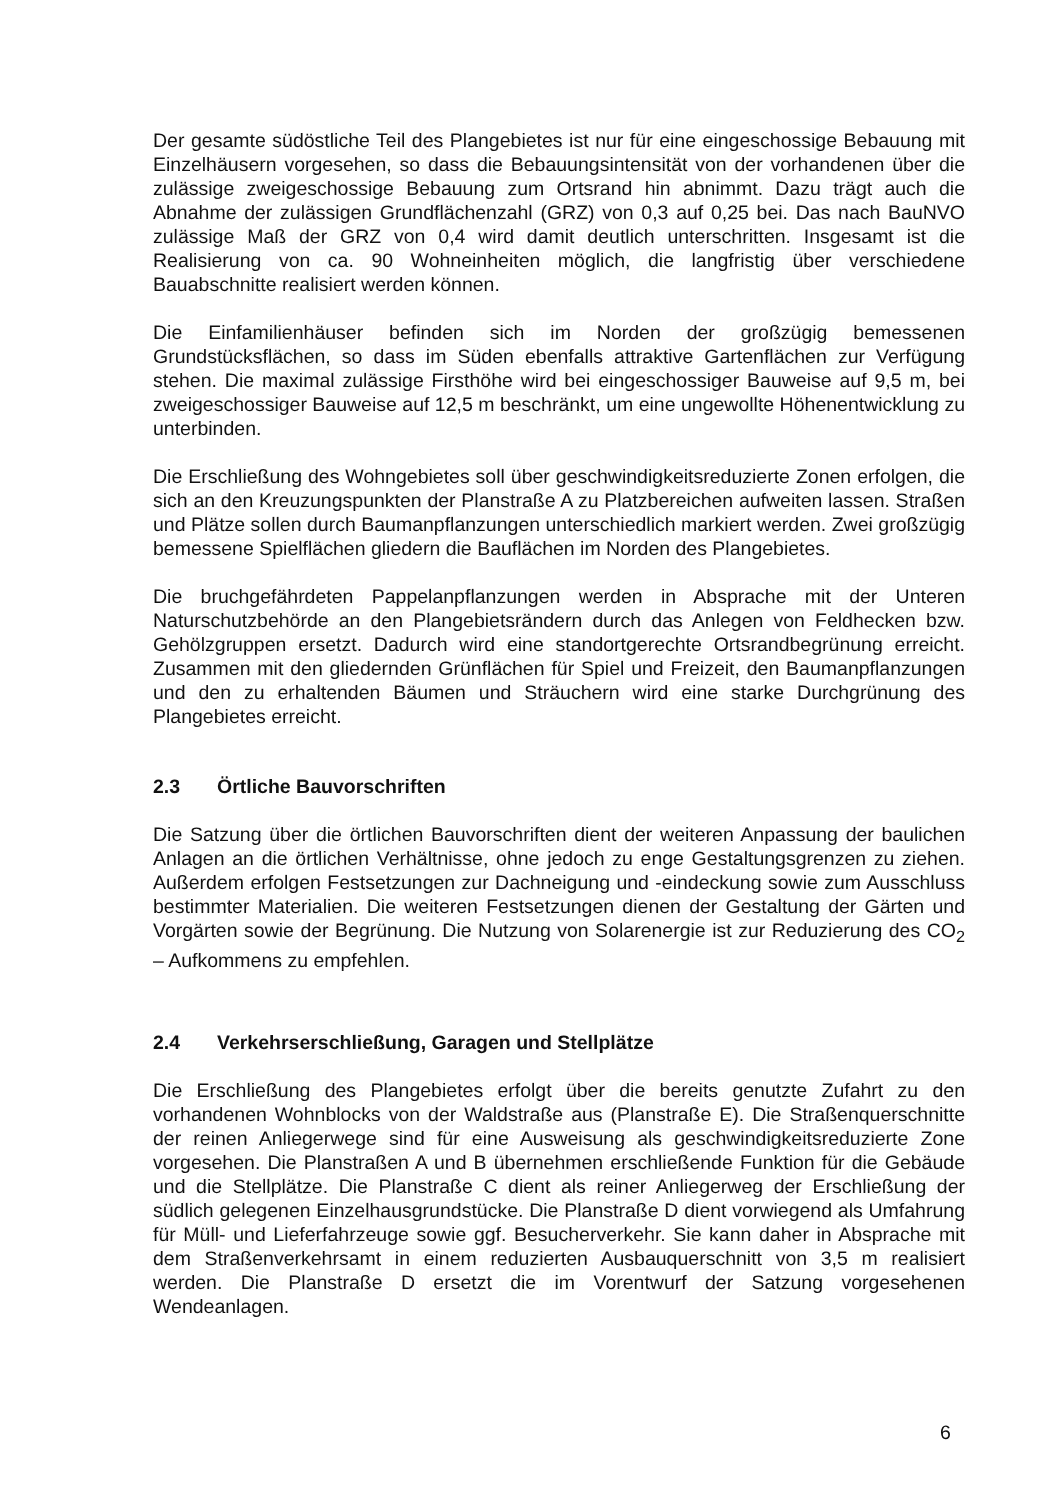Der gesamte südöstliche Teil des Plangebietes ist nur für eine eingeschossige Bebauung mit Einzelhäusern vorgesehen, so dass die Bebauungsintensität von der vorhandenen über die zulässige zweigeschossige Bebauung zum Ortsrand hin abnimmt. Dazu trägt auch die Abnahme der zulässigen Grundflächenzahl (GRZ) von 0,3 auf 0,25 bei. Das nach BauNVO zulässige Maß der GRZ von 0,4 wird damit deutlich unterschritten. Insgesamt ist die Realisierung von ca. 90 Wohneinheiten möglich, die langfristig über verschiedene Bauabschnitte realisiert werden können.
Die Einfamilienhäuser befinden sich im Norden der großzügig bemessenen Grundstücksflächen, so dass im Süden ebenfalls attraktive Gartenflächen zur Verfügung stehen. Die maximal zulässige Firsthöhe wird bei eingeschossiger Bauweise auf 9,5 m, bei zweigeschossiger Bauweise auf 12,5 m beschränkt, um eine ungewollte Höhenentwicklung zu unterbinden.
Die Erschließung des Wohngebietes soll über geschwindigkeitsreduzierte Zonen erfolgen, die sich an den Kreuzungspunkten der Planstraße A zu Platzbereichen aufweiten lassen. Straßen und Plätze sollen durch Baumanpflanzungen unterschiedlich markiert werden. Zwei großzügig bemessene Spielflächen gliedern die Bauflächen im Norden des Plangebietes.
Die bruchgefährdeten Pappelanpflanzungen werden in Absprache mit der Unteren Naturschutzbehörde an den Plangebietsrändern durch das Anlegen von Feldhecken bzw. Gehölzgruppen ersetzt. Dadurch wird eine standortgerechte Ortsrandbegrünung erreicht. Zusammen mit den gliedernden Grünflächen für Spiel und Freizeit, den Baumanpflanzungen und den zu erhaltenden Bäumen und Sträuchern wird eine starke Durchgrünung des Plangebietes erreicht.
2.3 Örtliche Bauvorschriften
Die Satzung über die örtlichen Bauvorschriften dient der weiteren Anpassung der baulichen Anlagen an die örtlichen Verhältnisse, ohne jedoch zu enge Gestaltungsgrenzen zu ziehen. Außerdem erfolgen Festsetzungen zur Dachneigung und -eindeckung sowie zum Ausschluss bestimmter Materialien. Die weiteren Festsetzungen dienen der Gestaltung der Gärten und Vorgärten sowie der Begrünung. Die Nutzung von Solarenergie ist zur Reduzierung des CO<sub>2</sub> – Aufkommens zu empfehlen.
2.4 Verkehrserschließung, Garagen und Stellplätze
Die Erschließung des Plangebietes erfolgt über die bereits genutzte Zufahrt zu den vorhandenen Wohnblocks von der Waldstraße aus (Planstraße E). Die Straßenquerschnitte der reinen Anliegerwege sind für eine Ausweisung als geschwindigkeitsreduzierte Zone vorgesehen. Die Planstraßen A und B übernehmen erschließende Funktion für die Gebäude und die Stellplätze. Die Planstraße C dient als reiner Anliegerweg der Erschließung der südlich gelegenen Einzelhausgrundstücke. Die Planstraße D dient vorwiegend als Umfahrung für Müll- und Lieferfahrzeuge sowie ggf. Besucherverkehr. Sie kann daher in Absprache mit dem Straßenverkehrsamt in einem reduzierten Ausbauquerschnitt von 3,5 m realisiert werden. Die Planstraße D ersetzt die im Vorentwurf der Satzung vorgesehenen Wendeanlagen.
6